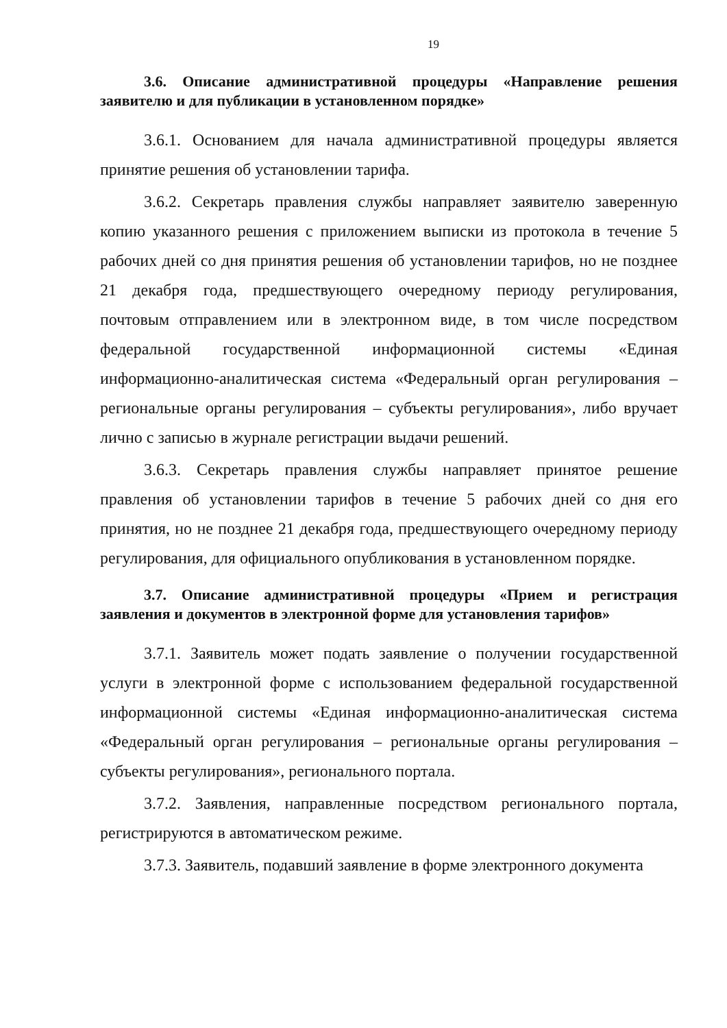19
3.6. Описание административной процедуры «Направление решения заявителю и для публикации в установленном порядке»
3.6.1. Основанием для начала административной процедуры является принятие решения об установлении тарифа.
3.6.2. Секретарь правления службы направляет заявителю заверенную копию указанного решения с приложением выписки из протокола в течение 5 рабочих дней со дня принятия решения об установлении тарифов, но не позднее 21 декабря года, предшествующего очередному периоду регулирования, почтовым отправлением или в электронном виде, в том числе посредством федеральной государственной информационной системы «Единая информационно-аналитическая система «Федеральный орган регулирования – региональные органы регулирования – субъекты регулирования», либо вручает лично с записью в журнале регистрации выдачи решений.
3.6.3. Секретарь правления службы направляет принятое решение правления об установлении тарифов в течение 5 рабочих дней со дня его принятия, но не позднее 21 декабря года, предшествующего очередному периоду регулирования, для официального опубликования в установленном порядке.
3.7. Описание административной процедуры «Прием и регистрация заявления и документов в электронной форме для установления тарифов»
3.7.1. Заявитель может подать заявление о получении государственной услуги в электронной форме с использованием федеральной государственной информационной системы «Единая информационно-аналитическая система «Федеральный орган регулирования – региональные органы регулирования – субъекты регулирования», регионального портала.
3.7.2. Заявления, направленные посредством регионального портала, регистрируются в автоматическом режиме.
3.7.3. Заявитель, подавший заявление в форме электронного документа